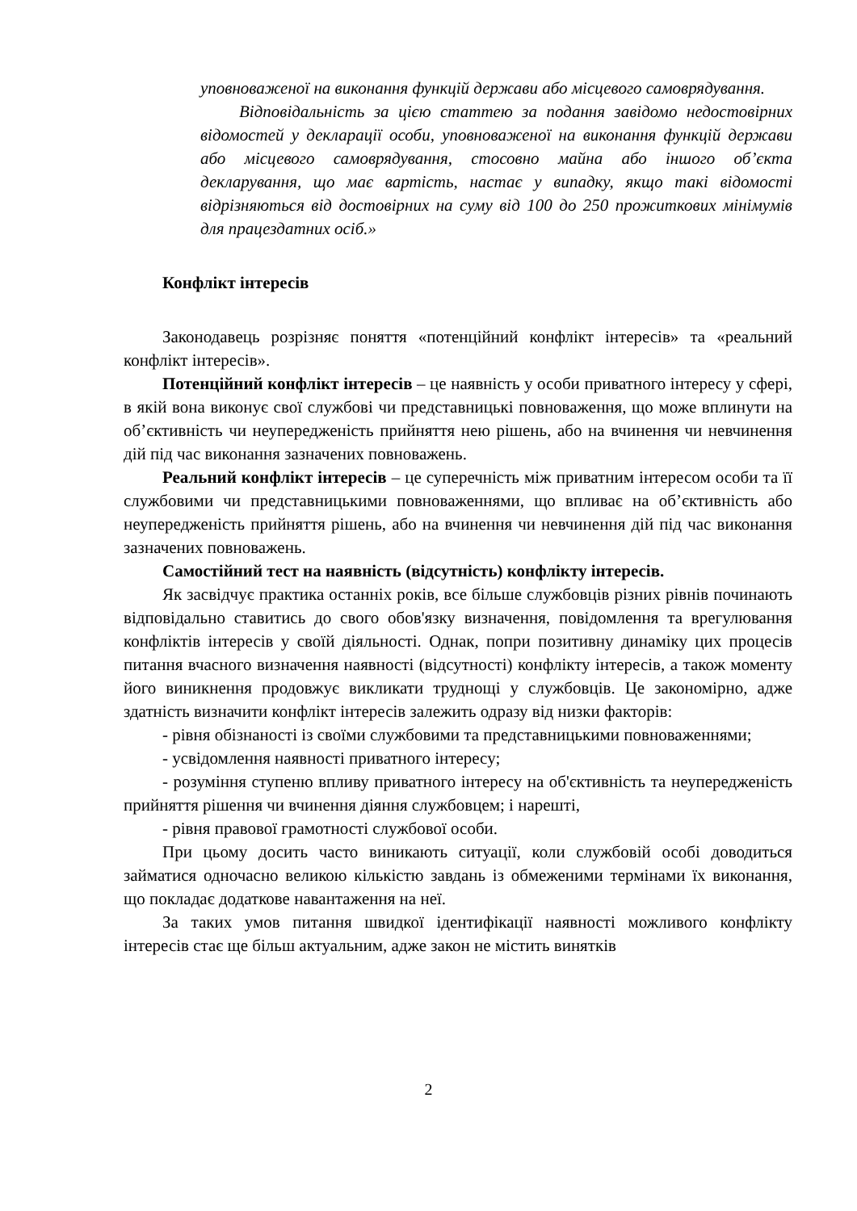уповноваженої на виконання функцій держави або місцевого самоврядування.
Відповідальність за цією статтею за подання завідомо недостовірних відомостей у декларації особи, уповноваженої на виконання функцій держави або місцевого самоврядування, стосовно майна або іншого об’єкта декларування, що має вартість, настає у випадку, якщо такі відомості відрізняються від достовірних на суму від 100 до 250 прожиткових мінімумів для працездатних осіб.»
Конфлікт інтересів
Законодавець розрізняє поняття «потенційний конфлікт інтересів» та «реальний конфлікт інтересів».
Потенційний конфлікт інтересів – це наявність у особи приватного інтересу у сфері, в якій вона виконує свої службові чи представницькі повноваження, що може вплинути на об’єктивність чи неупередженість прийняття нею рішень, або на вчинення чи невчинення дій під час виконання зазначених повноважень.
Реальний конфлікт інтересів – це суперечність між приватним інтересом особи та її службовими чи представницькими повноваженнями, що впливає на об’єктивність або неупередженість прийняття рішень, або на вчинення чи невчинення дій під час виконання зазначених повноважень.
Самостійний тест на наявність (відсутність) конфлікту інтересів.
Як засвідчує практика останніх років, все більше службовців різних рівнів починають відповідально ставитись до свого обов'язку визначення, повідомлення та врегулювання конфліктів інтересів у своїй діяльності. Однак, попри позитивну динаміку цих процесів питання вчасного визначення наявності (відсутності) конфлікту інтересів, а також моменту його виникнення продовжує викликати труднощі у службовців. Це закономірно, адже здатність визначити конфлікт інтересів залежить одразу від низки факторів:
- рівня обізнаності із своїми службовими та представницькими повноваженнями;
- усвідомлення наявності приватного інтересу;
- розуміння ступеню впливу приватного інтересу на об'єктивність та неупередженість прийняття рішення чи вчинення діяння службовцем; і нарешті,
- рівня правової грамотності службової особи.
При цьому досить часто виникають ситуації, коли службовій особі доводиться займатися одночасно великою кількістю завдань із обмеженими термінами їх виконання, що покладає додаткове навантаження на неї.
За таких умов питання швидкої ідентифікації наявності можливого конфлікту інтересів стає ще більш актуальним, адже закон не містить винятків
2